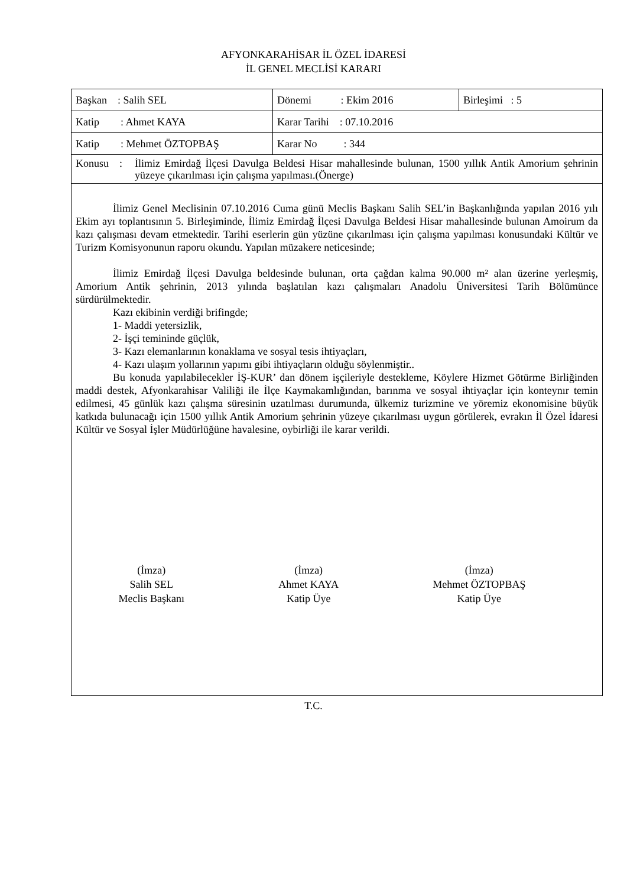AFYONKARAHİSAR İL ÖZEL İDARESİ
İL GENEL MECLİSİ KARARI
| Başkan : Salih SEL | Dönemi : Ekim 2016 | Birleşimi : 5 |
| Katip : Ahmet KAYA | Karar Tarihi : 07.10.2016 | |
| Katip : Mehmet ÖZTOPBAŞ | Karar No : 344 | |
| Konusu : İlimiz Emirdağ İlçesi Davulga Beldesi Hisar mahallesinde bulunan, 1500 yıllık Antik Amorium şehrinin yüzeye çıkarılması için çalışma yapılması.(Önerge) | | |
İlimiz Genel Meclisinin 07.10.2016 Cuma günü Meclis Başkanı Salih SEL’in Başkanlığında yapılan 2016 yılı Ekim ayı toplantısının 5. Birleşiminde, İlimiz Emirdağ İlçesi Davulga Beldesi Hisar mahallesinde bulunan Amoirum da kazı çalışması devam etmektedir. Tarihi eserlerin gün yüzüne çıkarılması için çalışma yapılması konusundaki Kültür ve Turizm Komisyonunun raporu okundu. Yapılan müzakere neticesinde;
İlimiz Emirdağ İlçesi Davulga beldesinde bulunan, orta çağdan kalma 90.000 m² alan üzerine yerleşmiş, Amorium Antik şehrinin, 2013 yılında başlatılan kazı çalışmaları Anadolu Üniversitesi Tarih Bölümünce sürdürülmektedir.
Kazı ekibinin verdiği brifingde;
1- Maddi yetersizlik,
2- İşçi temininde güçlük,
3- Kazı elemanlarının konaklama ve sosyal tesis ihtiyaçları,
4- Kazı ulaşım yollarının yapımı gibi ihtiyaçların olduğu söylenmiştir..
Bu konuda yapılabilecekler İŞ-KUR’ dan dönem işçileriyle destekleme, Köylere Hizmet Götürme Birliğinden maddi destek, Afyonkarahisar Valiliği ile İlçe Kaymakamlığından, barınma ve sosyal ihtiyaçlar için konteynır temin edilmesi, 45 günlük kazı çalışma süresinin uzatılması durumunda, ülkemiz turizmine ve yöremiz ekonomisine büyük katkıda bulunacağı için 1500 yıllık Antik Amorium şehrinin yüzeye çıkarılması uygun görülerek, evrakın İl Özel İdaresi Kültür ve Sosyal İşler Müdürlüğüne havalesine, oybirliği ile karar verildi.
(İmza)
Salih SEL
Meclis Başkanı
(İmza)
Ahmet KAYA
Katip Üye
(İmza)
Mehmet ÖZTOPBAŞ
Katip Üye
T.C.